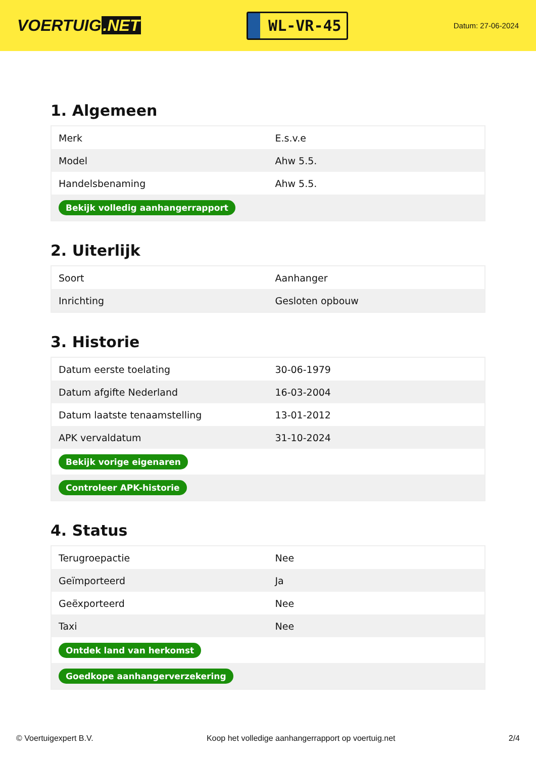VOERTUIG.NET
WL-VR-45
Datum: 27-06-2024
1. Algemeen
| Merk | E.s.v.e |
| Model | Ahw 5.5. |
| Handelsbenaming | Ahw 5.5. |
| Bekijk volledig aanhangerrapport | |
2. Uiterlijk
| Soort | Aanhanger |
| Inrichting | Gesloten opbouw |
3. Historie
| Datum eerste toelating | 30-06-1979 |
| Datum afgifte Nederland | 16-03-2004 |
| Datum laatste tenaamstelling | 13-01-2012 |
| APK vervaldatum | 31-10-2024 |
| Bekijk vorige eigenaren | |
| Controleer APK-historie | |
4. Status
| Terugroepactie | Nee |
| Geïmporteerd | Ja |
| Geëxporteerd | Nee |
| Taxi | Nee |
| Ontdek land van herkomst | |
| Goedkope aanhangerverzekering | |
© Voertuigexpert B.V. Koop het volledige aanhangerrapport op voertuig.net 2/4